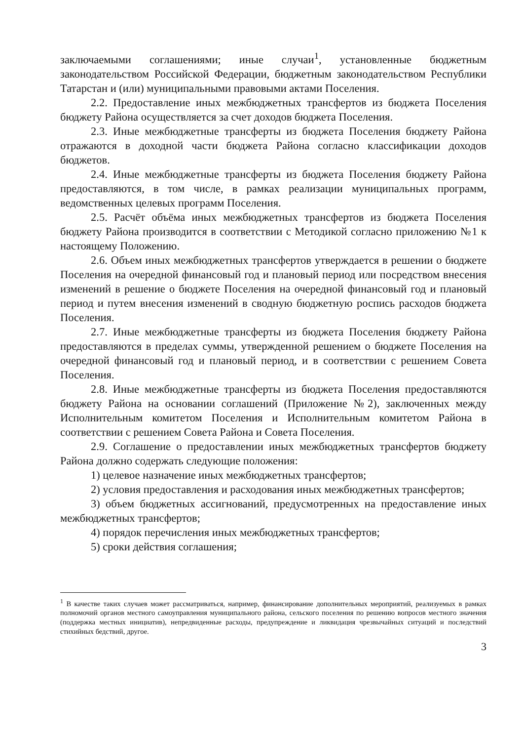заключаемыми соглашениями; иные случаи<sup>1</sup>, установленные бюджетным законодательством Российской Федерации, бюджетным законодательством Республики Татарстан и (или) муниципальными правовыми актами Поселения.
2.2. Предоставление иных межбюджетных трансфертов из бюджета Поселения бюджету Района осуществляется за счет доходов бюджета Поселения.
2.3. Иные межбюджетные трансферты из бюджета Поселения бюджету Района отражаются в доходной части бюджета Района согласно классификации доходов бюджетов.
2.4. Иные межбюджетные трансферты из бюджета Поселения бюджету Района предоставляются, в том числе, в рамках реализации муниципальных программ, ведомственных целевых программ Поселения.
2.5. Расчёт объёма иных межбюджетных трансфертов из бюджета Поселения бюджету Района производится в соответствии с Методикой согласно приложению №1 к настоящему Положению.
2.6. Объем иных межбюджетных трансфертов утверждается в решении о бюджете Поселения на очередной финансовый год и плановый период или посредством внесения изменений в решение о бюджете Поселения на очередной финансовый год и плановый период и путем внесения изменений в сводную бюджетную роспись расходов бюджета Поселения.
2.7. Иные межбюджетные трансферты из бюджета Поселения бюджету Района предоставляются в пределах суммы, утвержденной решением о бюджете Поселения на очередной финансовый год и плановый период, и в соответствии с решением Совета Поселения.
2.8. Иные межбюджетные трансферты из бюджета Поселения предоставляются бюджету Района на основании соглашений (Приложение №2), заключенных между Исполнительным комитетом Поселения и Исполнительным комитетом Района в соответствии с решением Совета Района и Совета Поселения.
2.9. Соглашение о предоставлении иных межбюджетных трансфертов бюджету Района должно содержать следующие положения:
1) целевое назначение иных межбюджетных трансфертов;
2) условия предоставления и расходования иных межбюджетных трансфертов;
3) объем бюджетных ассигнований, предусмотренных на предоставление иных межбюджетных трансфертов;
4) порядок перечисления иных межбюджетных трансфертов;
5) сроки действия соглашения;
<sup>1</sup> В качестве таких случаев может рассматриваться, например, финансирование дополнительных мероприятий, реализуемых в рамках полномочий органов местного самоуправления муниципального района, сельского поселения по решению вопросов местного значения (поддержка местных инициатив), непредвиденные расходы, предупреждение и ликвидация чрезвычайных ситуаций и последствий стихийных бедствий, другое.
3